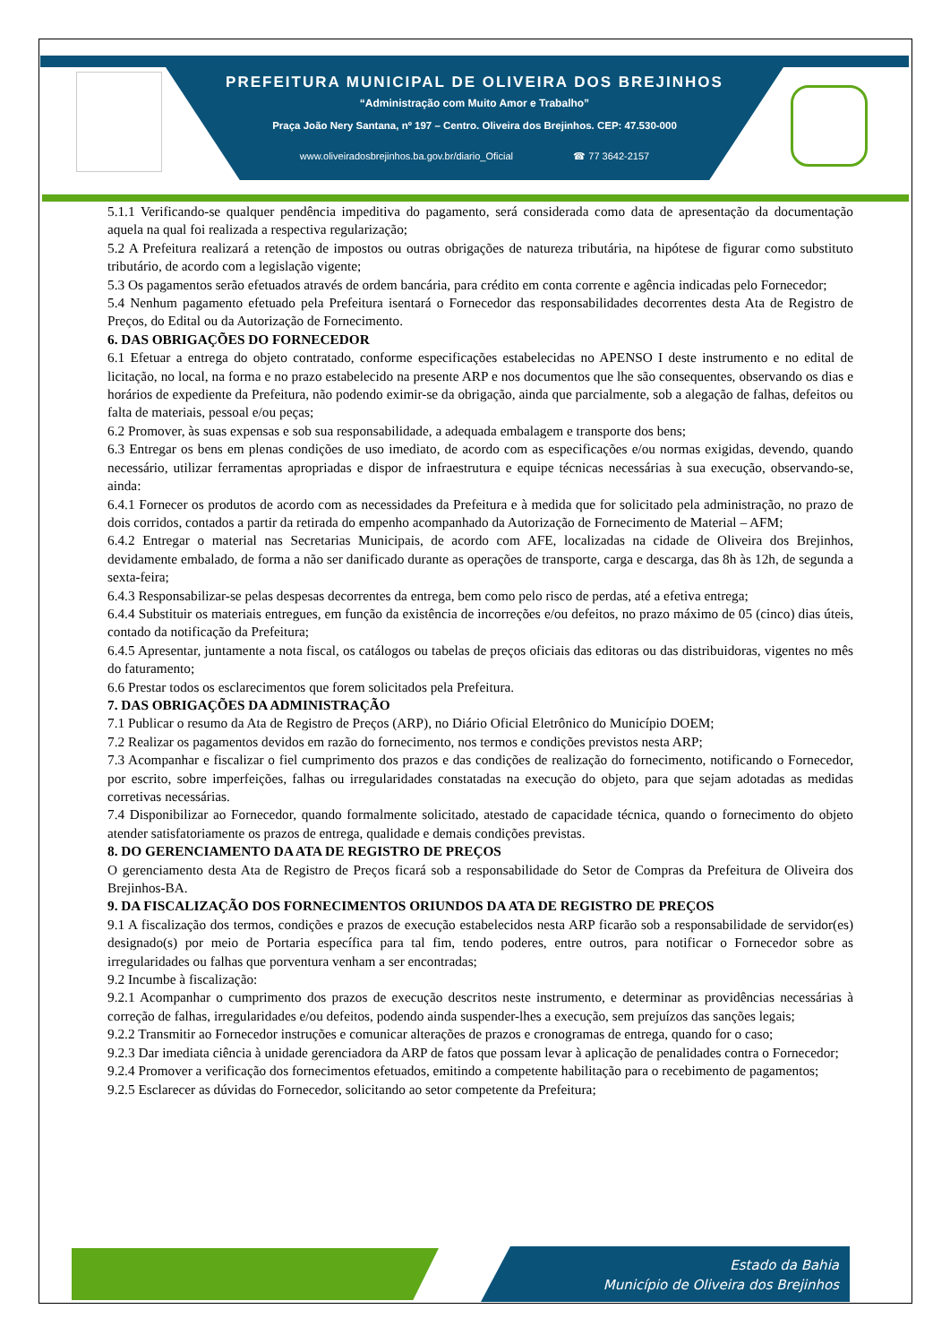PREFEITURA MUNICIPAL DE OLIVEIRA DOS BREJINHOS
“Administração com Muito Amor e Trabalho”
Praça João Nery Santana, nº 197 – Centro. Oliveira dos Brejinhos. CEP: 47.530-000
www.oliveiradosbrejinhos.ba.gov.br/diario_Oficial ☎ 77 3642-2157
5.1.1 Verificando-se qualquer pendência impeditiva do pagamento, será considerada como data de apresentação da documentação aquela na qual foi realizada a respectiva regularização;
5.2 A Prefeitura realizará a retenção de impostos ou outras obrigações de natureza tributária, na hipótese de figurar como substituto tributário, de acordo com a legislação vigente;
5.3 Os pagamentos serão efetuados através de ordem bancária, para crédito em conta corrente e agência indicadas pelo Fornecedor;
5.4 Nenhum pagamento efetuado pela Prefeitura isentará o Fornecedor das responsabilidades decorrentes desta Ata de Registro de Preços, do Edital ou da Autorização de Fornecimento.
6. DAS OBRIGAÇÕES DO FORNECEDOR
6.1 Efetuar a entrega do objeto contratado, conforme especificações estabelecidas no APENSO I deste instrumento e no edital de licitação, no local, na forma e no prazo estabelecido na presente ARP e nos documentos que lhe são consequentes, observando os dias e horários de expediente da Prefeitura, não podendo eximir-se da obrigação, ainda que parcialmente, sob a alegação de falhas, defeitos ou falta de materiais, pessoal e/ou peças;
6.2 Promover, às suas expensas e sob sua responsabilidade, a adequada embalagem e transporte dos bens;
6.3 Entregar os bens em plenas condições de uso imediato, de acordo com as especificações e/ou normas exigidas, devendo, quando necessário, utilizar ferramentas apropriadas e dispor de infraestrutura e equipe técnicas necessárias à sua execução, observando-se, ainda:
6.4.1 Fornecer os produtos de acordo com as necessidades da Prefeitura e à medida que for solicitado pela administração, no prazo de dois corridos, contados a partir da retirada do empenho acompanhado da Autorização de Fornecimento de Material – AFM;
6.4.2 Entregar o material nas Secretarias Municipais, de acordo com AFE, localizadas na cidade de Oliveira dos Brejinhos, devidamente embalado, de forma a não ser danificado durante as operações de transporte, carga e descarga, das 8h às 12h, de segunda a sexta-feira;
6.4.3 Responsabilizar-se pelas despesas decorrentes da entrega, bem como pelo risco de perdas, até a efetiva entrega;
6.4.4 Substituir os materiais entregues, em função da existência de incorreções e/ou defeitos, no prazo máximo de 05 (cinco) dias úteis, contado da notificação da Prefeitura;
6.4.5 Apresentar, juntamente a nota fiscal, os catálogos ou tabelas de preços oficiais das editoras ou das distribuidoras, vigentes no mês do faturamento;
6.6 Prestar todos os esclarecimentos que forem solicitados pela Prefeitura.
7. DAS OBRIGAÇÕES DA ADMINISTRAÇÃO
7.1 Publicar o resumo da Ata de Registro de Preços (ARP), no Diário Oficial Eletrônico do Município DOEM;
7.2 Realizar os pagamentos devidos em razão do fornecimento, nos termos e condições previstos nesta ARP;
7.3 Acompanhar e fiscalizar o fiel cumprimento dos prazos e das condições de realização do fornecimento, notificando o Fornecedor, por escrito, sobre imperfeições, falhas ou irregularidades constatadas na execução do objeto, para que sejam adotadas as medidas corretivas necessárias.
7.4 Disponibilizar ao Fornecedor, quando formalmente solicitado, atestado de capacidade técnica, quando o fornecimento do objeto atender satisfatoriamente os prazos de entrega, qualidade e demais condições previstas.
8. DO GERENCIAMENTO DA ATA DE REGISTRO DE PREÇOS
O gerenciamento desta Ata de Registro de Preços ficará sob a responsabilidade do Setor de Compras da Prefeitura de Oliveira dos Brejinhos-BA.
9. DA FISCALIZAÇÃO DOS FORNECIMENTOS ORIUNDOS DA ATA DE REGISTRO DE PREÇOS
9.1 A fiscalização dos termos, condições e prazos de execução estabelecidos nesta ARP ficarão sob a responsabilidade de servidor(es) designado(s) por meio de Portaria específica para tal fim, tendo poderes, entre outros, para notificar o Fornecedor sobre as irregularidades ou falhas que porventura venham a ser encontradas;
9.2 Incumbe à fiscalização:
9.2.1 Acompanhar o cumprimento dos prazos de execução descritos neste instrumento, e determinar as providências necessárias à correção de falhas, irregularidades e/ou defeitos, podendo ainda suspender-lhes a execução, sem prejuízos das sanções legais;
9.2.2 Transmitir ao Fornecedor instruções e comunicar alterações de prazos e cronogramas de entrega, quando for o caso;
9.2.3 Dar imediata ciência à unidade gerenciadora da ARP de fatos que possam levar à aplicação de penalidades contra o Fornecedor;
9.2.4 Promover a verificação dos fornecimentos efetuados, emitindo a competente habilitação para o recebimento de pagamentos;
9.2.5 Esclarecer as dúvidas do Fornecedor, solicitando ao setor competente da Prefeitura;
Estado da Bahia
Município de Oliveira dos Brejinhos